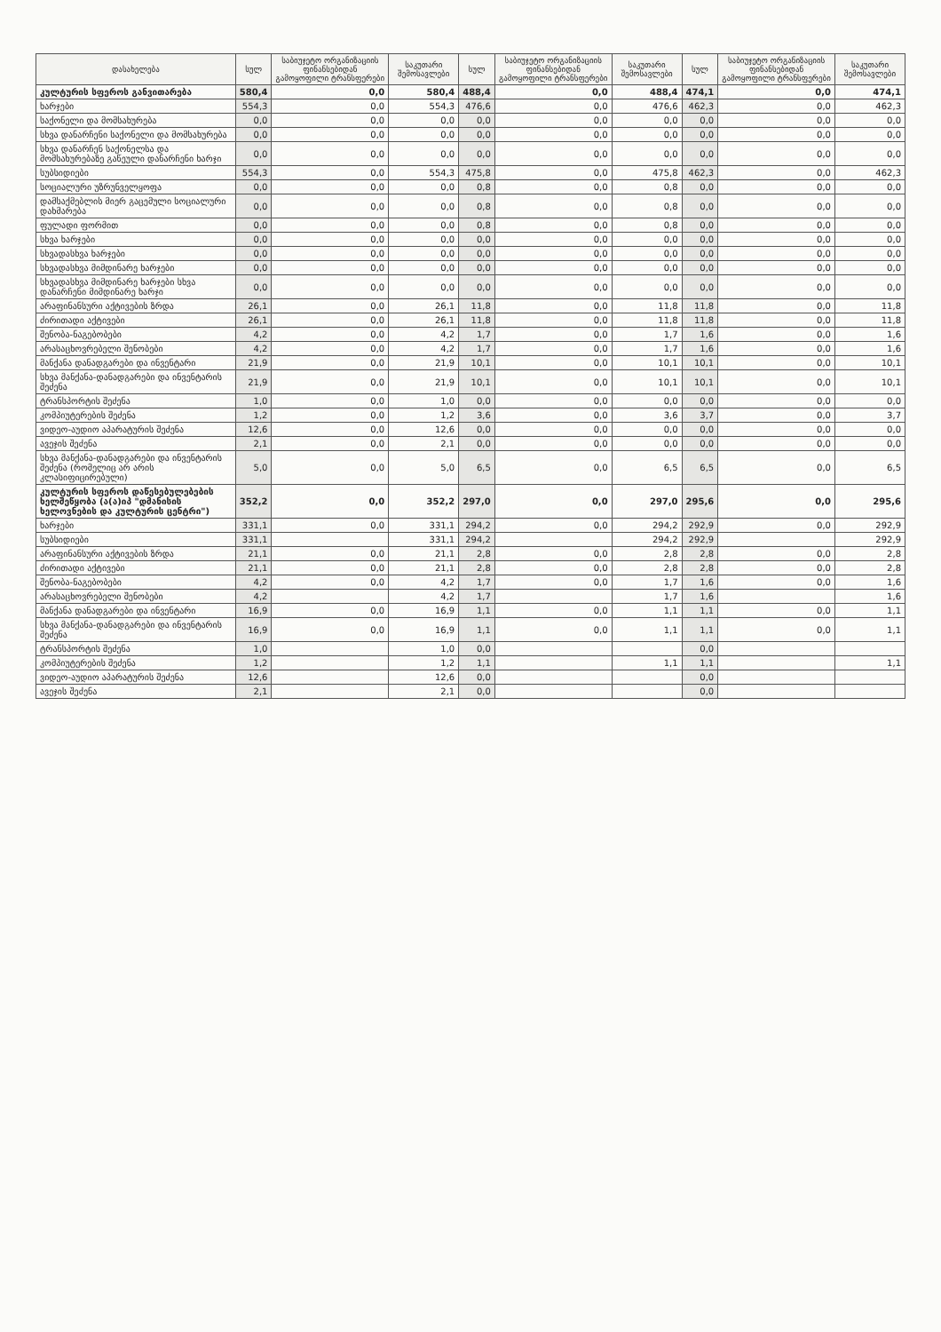| დასახელება | სულ | საბიუჯეტო ორგანიზაციის ფინანსებიდან გამოყოფილი ტრანსფერები | საკუთარი შემოსავლები | სულ | საბიუჯეტო ორგანიზაციის ფინანსებიდან გამოყოფილი ტრანსფერები | საკუთარი შემოსავლები | სულ | საბიუჯეტო ორგანიზაციის ფინანსებიდან გამოყოფილი ტრანსფერები | საკუთარი შემოსავლები |
| --- | --- | --- | --- | --- | --- | --- | --- | --- | --- |
| კულტურის სფეროს განვითარება | 580,4 | 0,0 | 580,4 | 488,4 | 0,0 | 488,4 | 474,1 | 0,0 | 474,1 |
| ხარჯები | 554,3 | 0,0 | 554,3 | 476,6 | 0,0 | 476,6 | 462,3 | 0,0 | 462,3 |
| საქონელი და მომსახურება | 0,0 | 0,0 | 0,0 | 0,0 | 0,0 | 0,0 | 0,0 | 0,0 | 0,0 |
| სხვა დანარჩენი საქონელი და მომსახურება | 0,0 | 0,0 | 0,0 | 0,0 | 0,0 | 0,0 | 0,0 | 0,0 | 0,0 |
| სხვა დანარჩენ საქონელსა და მომსახურებაზე გაწეული დანარჩენი ხარჯი | 0,0 | 0,0 | 0,0 | 0,0 | 0,0 | 0,0 | 0,0 | 0,0 | 0,0 |
| სუბსიდიები | 554,3 | 0,0 | 554,3 | 475,8 | 0,0 | 475,8 | 462,3 | 0,0 | 462,3 |
| სოციალური უზრუნველყოფა | 0,0 | 0,0 | 0,0 | 0,8 | 0,0 | 0,8 | 0,0 | 0,0 | 0,0 |
| დამსაქმებლის მიერ გაცემული სოციალური დახმარება | 0,0 | 0,0 | 0,0 | 0,8 | 0,0 | 0,8 | 0,0 | 0,0 | 0,0 |
| ფულადი ფორმით | 0,0 | 0,0 | 0,0 | 0,8 | 0,0 | 0,8 | 0,0 | 0,0 | 0,0 |
| სხვა ხარჯები | 0,0 | 0,0 | 0,0 | 0,0 | 0,0 | 0,0 | 0,0 | 0,0 | 0,0 |
| სხვადასხვა ხარჯები | 0,0 | 0,0 | 0,0 | 0,0 | 0,0 | 0,0 | 0,0 | 0,0 | 0,0 |
| სხვადასხვა მიმდინარე ხარჯები | 0,0 | 0,0 | 0,0 | 0,0 | 0,0 | 0,0 | 0,0 | 0,0 | 0,0 |
| სხვადასხვა მიმდინარე ხარჯები სხვა დანარჩენი მიმდინარე ხარჯი | 0,0 | 0,0 | 0,0 | 0,0 | 0,0 | 0,0 | 0,0 | 0,0 | 0,0 |
| არაფინანსური აქტივების ზრდა | 26,1 | 0,0 | 26,1 | 11,8 | 0,0 | 11,8 | 11,8 | 0,0 | 11,8 |
| ძირითადი აქტივები | 26,1 | 0,0 | 26,1 | 11,8 | 0,0 | 11,8 | 11,8 | 0,0 | 11,8 |
| შენობა-ნაგებობები | 4,2 | 0,0 | 4,2 | 1,7 | 0,0 | 1,7 | 1,6 | 0,0 | 1,6 |
| არასაცხოვრებელი შენობები | 4,2 | 0,0 | 4,2 | 1,7 | 0,0 | 1,7 | 1,6 | 0,0 | 1,6 |
| მანქანა დანადგარები და ინვენტარი | 21,9 | 0,0 | 21,9 | 10,1 | 0,0 | 10,1 | 10,1 | 0,0 | 10,1 |
| სხვა მანქანა-დანადგარები და ინვენტარის შეძენა | 21,9 | 0,0 | 21,9 | 10,1 | 0,0 | 10,1 | 10,1 | 0,0 | 10,1 |
| ტრანსპორტის შეძენა | 1,0 | 0,0 | 1,0 | 0,0 | 0,0 | 0,0 | 0,0 | 0,0 | 0,0 |
| კომპიუტერების შეძენა | 1,2 | 0,0 | 1,2 | 3,6 | 0,0 | 3,6 | 3,7 | 0,0 | 3,7 |
| ვიდეო-აუდიო აპარატურის შეძენა | 12,6 | 0,0 | 12,6 | 0,0 | 0,0 | 0,0 | 0,0 | 0,0 | 0,0 |
| ავეჯის შეძენა | 2,1 | 0,0 | 2,1 | 0,0 | 0,0 | 0,0 | 0,0 | 0,0 | 0,0 |
| სხვა მანქანა-დანადგარები და ინვენტარის შეძენა (რომელიც არ არის კლასიფიცირებული) | 5,0 | 0,0 | 5,0 | 6,5 | 0,0 | 6,5 | 6,5 | 0,0 | 6,5 |
| კულტურის სფეროს დაწესებულებების ხელშეწყობა (ა(ა)იპ "დმანისის ხელოვნების და კულტურის ცენტრი") | 352,2 | 0,0 | 352,2 | 297,0 | 0,0 | 297,0 | 295,6 | 0,0 | 295,6 |
| ხარჯები | 331,1 | 0,0 | 331,1 | 294,2 | 0,0 | 294,2 | 292,9 | 0,0 | 292,9 |
| სუბსიდიები | 331,1 | | 331,1 | 294,2 | | 294,2 | 292,9 | | 292,9 |
| არაფინანსური აქტივების ზრდა | 21,1 | 0,0 | 21,1 | 2,8 | 0,0 | 2,8 | 2,8 | 0,0 | 2,8 |
| ძირითადი აქტივები | 21,1 | 0,0 | 21,1 | 2,8 | 0,0 | 2,8 | 2,8 | 0,0 | 2,8 |
| შენობა-ნაგებობები | 4,2 | 0,0 | 4,2 | 1,7 | 0,0 | 1,7 | 1,6 | 0,0 | 1,6 |
| არასაცხოვრებელი შენობები | 4,2 | | 4,2 | 1,7 | | 1,7 | 1,6 | | 1,6 |
| მანქანა დანადგარები და ინვენტარი | 16,9 | 0,0 | 16,9 | 1,1 | 0,0 | 1,1 | 1,1 | 0,0 | 1,1 |
| სხვა მანქანა-დანადგარები და ინვენტარის შეძენა | 16,9 | 0,0 | 16,9 | 1,1 | 0,0 | 1,1 | 1,1 | 0,0 | 1,1 |
| ტრანსპორტის შეძენა | 1,0 | | 1,0 | 0,0 | | | 0,0 | | |
| კომპიუტერების შეძენა | 1,2 | | 1,2 | 1,1 | | 1,1 | 1,1 | | 1,1 |
| ვიდეო-აუდიო აპარატურის შეძენა | 12,6 | | 12,6 | 0,0 | | | 0,0 | | |
| ავეჯის შეძენა | 2,1 | | 2,1 | 0,0 | | | 0,0 | | |